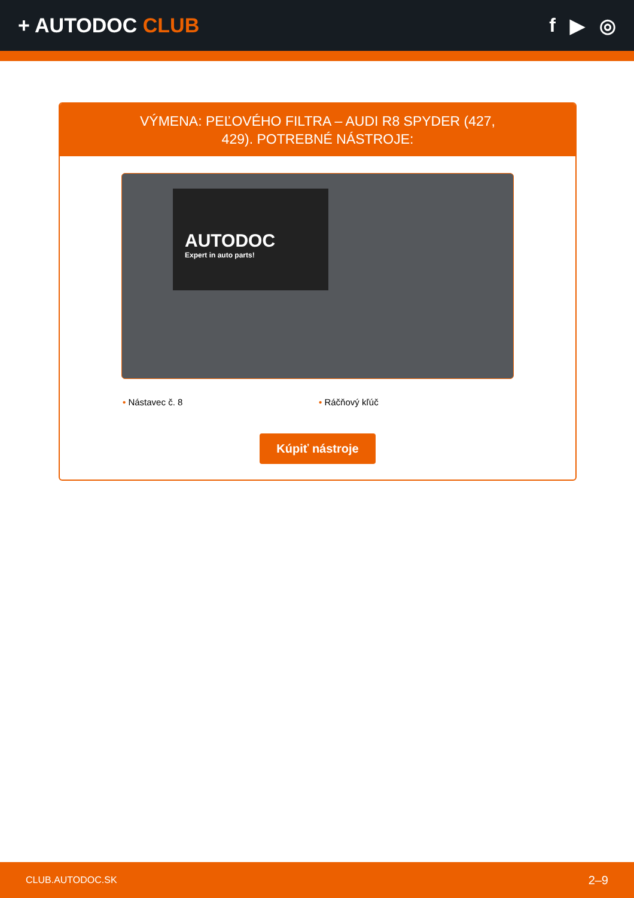+ AUTODOC CLUB f ▶ ◎
VÝMENA: PEĽOVÉHO FILTRA – AUDI R8 SPYDER (427, 429). POTREBNÉ NÁSTROJE:
AUTODOC
Expert in auto parts!
• Nástavec č. 8 • Ráčňový kľúč
Kúpiť nástroje
CLUB.AUTODOC.SK 2–9